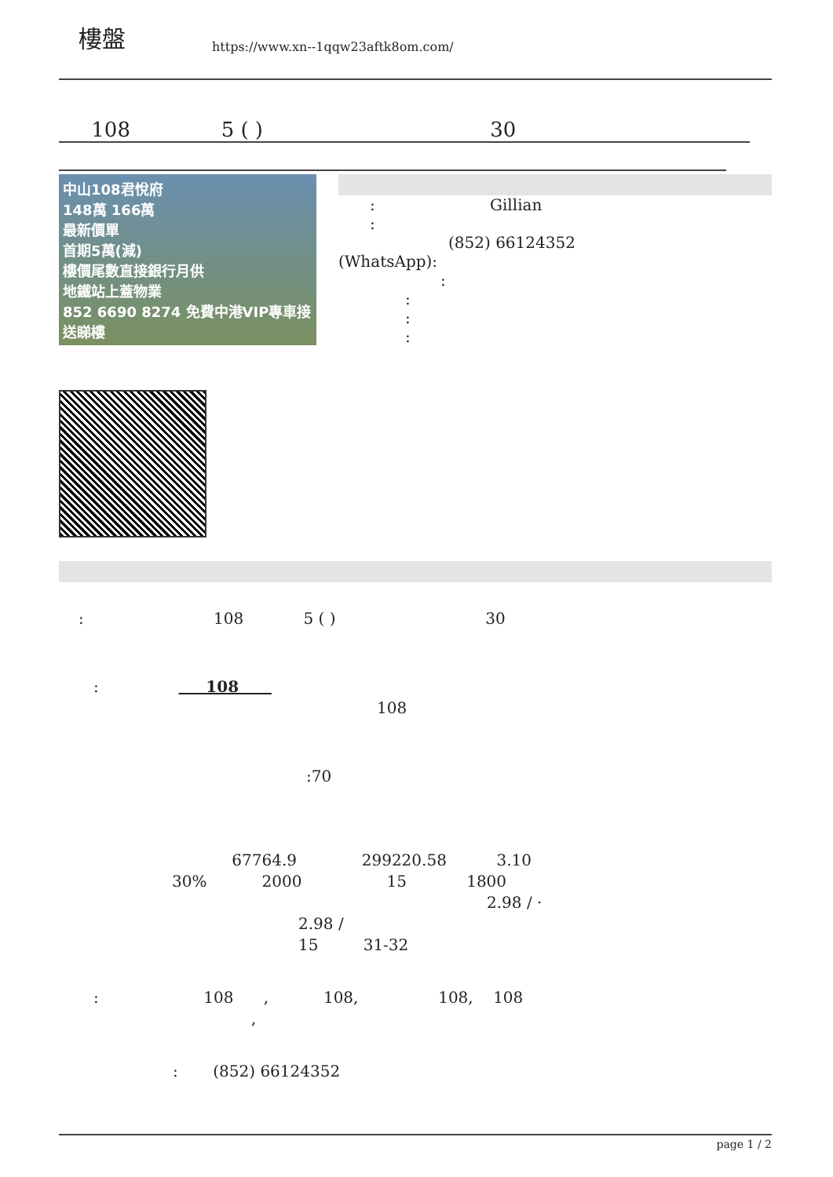樓盤
https://www.xn--1qqw23aftk8om.com/
108 5 ( ) 30
中山108君悅府
148萬 166萬
最新價單
首期5萬(減)
樓價尾數直接銀行月供
地鐵站上蓋物業
852 6690 8274 免費中港VIP專車接送睇樓
: Gillian
:
(852) 66124352
(WhatsApp):
:
:
:
:
: 108 5 ( ) 30
: 108
108
:70
67764.9 299220.58 3.10
30% 2000 15 1800
2.98 / ·
2.98 /
15 31-32
: 108 , 108, 108, 108
,
: (852) 66124352
page 1 / 2